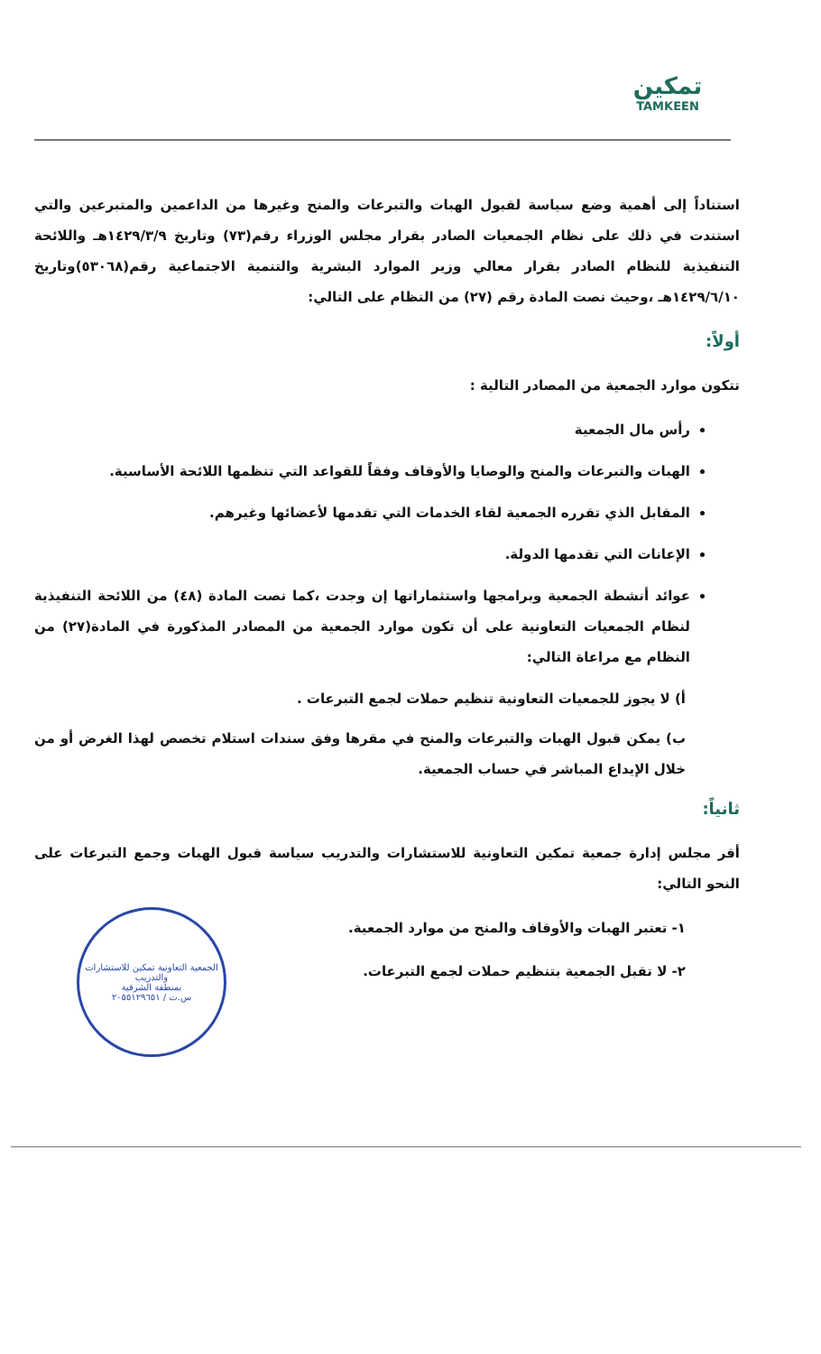تمكين
TAMKEEN
استناداً إلى أهمية وضع سياسة لقبول الهبات والتبرعات والمنح وغيرها من الداعمين والمتبرعين والتي استندت في ذلك على نظام الجمعيات الصادر بقرار مجلس الوزراء رقم(٧٣) وتاريخ ١٤٢٩/٣/٩هـ واللائحة التنفيذية للنظام الصادر بقرار معالي وزير الموارد البشرية والتنمية الاجتماعية رقم(٥٣٠٦٨)وتاريخ ١٤٢٩/٦/١٠هـ ،وحيث نصت المادة رقم (٢٧) من النظام على التالي:
أولاً:
تتكون موارد الجمعية من المصادر التالية :
رأس مال الجمعية
الهبات والتبرعات والمنح والوصايا والأوقاف وفقاً للقواعد التي تنظمها اللائحة الأساسية.
المقابل الذي تقرره الجمعية لقاء الخدمات التي تقدمها لأعضائها وغيرهم.
الإعانات التي تقدمها الدولة.
عوائد أنشطة الجمعية وبرامجها واستثماراتها إن وجدت ،كما نصت المادة (٤٨) من اللائحة التنفيذية لنظام الجمعيات التعاونية على أن تكون موارد الجمعية من المصادر المذكورة في المادة(٢٧) من النظام مع مراعاة التالي:
أ) لا يجوز للجمعيات التعاونية تنظيم حملات لجمع التبرعات .
ب) يمكن قبول الهبات والتبرعات والمنح في مقرها وفق سندات استلام تخصص لهذا الغرض أو من خلال الإيداع المباشر في حساب الجمعية.
ثانياً:
أقر مجلس إدارة جمعية تمكين التعاونية للاستشارات والتدريب سياسة قبول الهبات وجمع التبرعات على النحو التالي:
١- تعتبر الهبات والأوقاف والمنح من موارد الجمعية.
٢- لا تقبل الجمعية بتنظيم حملات لجمع التبرعات.
الجمعية التعاونية تمكين للاستشارات والتدريب
بمنطقة الشرقية
س.ت / ٢٠٥٥١٢٩٦٥١